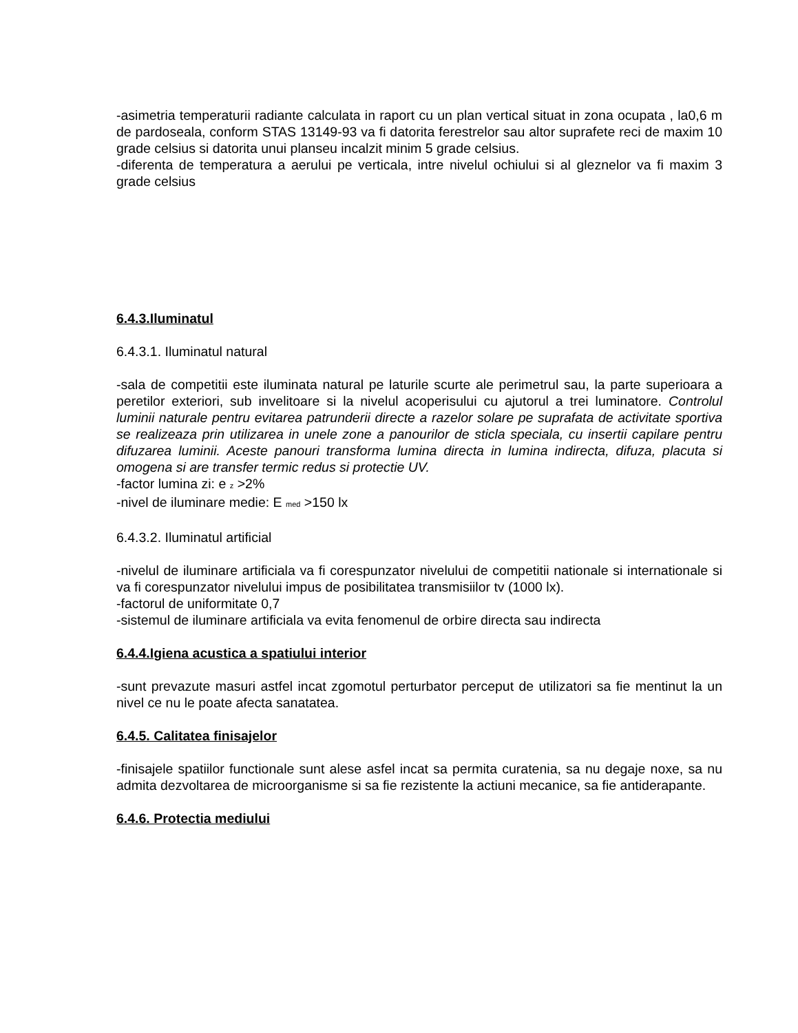-asimetria temperaturii radiante calculata in raport cu un plan vertical situat in zona ocupata , la0,6 m de pardoseala, conform STAS 13149-93 va fi datorita ferestrelor sau altor suprafete reci de maxim 10 grade celsius si datorita unui planseu incalzit minim 5 grade celsius.
-diferenta de temperatura a aerului pe verticala, intre nivelul ochiului si al gleznelor va fi maxim 3 grade celsius
6.4.3.Iluminatul
6.4.3.1. Iluminatul natural
-sala de competitii este iluminata natural pe laturile scurte ale perimetrul sau, la parte superioara a peretilor exteriori, sub invelitoare si la nivelul acoperisului cu ajutorul a trei luminatore. Controlul luminii naturale pentru evitarea patrunderii directe a razelor solare pe suprafata de activitate sportiva se realizeaza prin utilizarea in unele zone a panourilor de sticla speciala, cu insertii capilare pentru difuzarea luminii. Aceste panouri transforma lumina directa in lumina indirecta, difuza, placuta si omogena si are transfer termic redus si protectie UV.
-factor lumina zi: e <sub>z</sub> >2%
-nivel de iluminare medie: E <sub>med</sub> >150 lx
6.4.3.2. Iluminatul artificial
-nivelul de iluminare artificiala va fi corespunzator nivelului de competitii nationale si internationale si va fi corespunzator nivelului impus de posibilitatea transmisiilor tv (1000 lx).
-factorul de uniformitate 0,7
-sistemul de iluminare artificiala va evita fenomenul de orbire directa sau indirecta
6.4.4.Igiena acustica a spatiului interior
-sunt prevazute masuri astfel incat zgomotul perturbator perceput de utilizatori sa fie mentinut la un nivel ce nu le poate afecta sanatatea.
6.4.5. Calitatea finisajelor
-finisajele spatiilor functionale sunt alese asfel incat sa permita curatenia, sa nu degaje noxe, sa nu admita dezvoltarea de microorganisme si sa fie rezistente la actiuni mecanice, sa fie antiderapante.
6.4.6. Protectia mediului